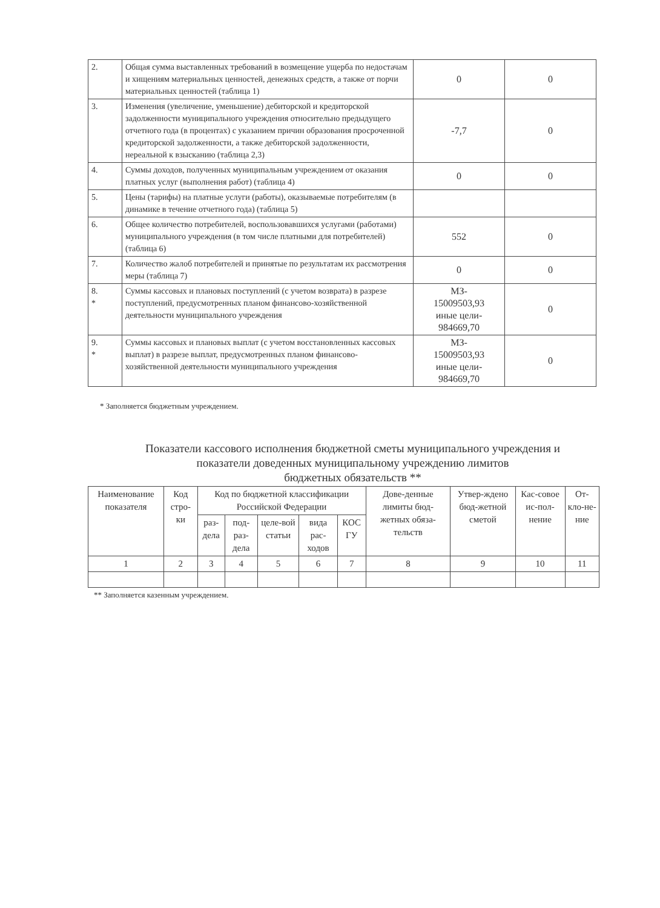| 2. | Общая сумма выставленных требований в возмещение ущерба по недостачам и хищениям материальных ценностей, денежных средств, а также от порчи материальных ценностей (таблица 1) | 0 | 0 |
| 3. | Изменения (увеличение, уменьшение) дебиторской и кредиторской задолженности муниципального учреждения относительно предыдущего отчетного года (в процентах) с указанием причин образования просроченной кредиторской задолженности, а также дебиторской задолженности, нереальной к взысканию (таблица 2,3) | -7,7 | 0 |
| 4. | Суммы доходов, полученных муниципальным учреждением от оказания платных услуг (выполнения работ) (таблица 4) | 0 | 0 |
| 5. | Цены (тарифы) на платные услуги (работы), оказываемые потребителям (в динамике в течение отчетного года) (таблица 5) | | |
| 6. | Общее количество потребителей, воспользовавшихся услугами (работами) муниципального учреждения (в том числе платными для потребителей) (таблица 6) | 552 | 0 |
| 7. | Количество жалоб потребителей и принятые по результатам их рассмотрения меры (таблица 7) | 0 | 0 |
| 8. * | Суммы кассовых и плановых поступлений (с учетом возврата) в разрезе поступлений, предусмотренных планом финансово-хозяйственной деятельности муниципального учреждения | МЗ- 15009503,93 иные цели- 984669,70 | 0 |
| 9. * | Суммы кассовых и плановых выплат (с учетом восстановленных кассовых выплат) в разрезе выплат, предусмотренных планом финансово-хозяйственной деятельности муниципального учреждения | МЗ- 15009503,93 иные цели- 984669,70 | 0 |
* Заполняется бюджетным учреждением.
Показатели кассового исполнения бюджетной сметы муниципального учреждения и
показатели доведенных муниципальному учреждению лимитов
бюджетных обязательств **
| Наименование показателя | Код стро-ки | Код по бюджетной классификации Российской Федерации | | | | | Дове-денные лимиты бюд-жетных обяза-тельств | Утвер-ждено бюд-жетной сметой | Кас-совое ис-пол-нение | От-кло-не-ние |
| --- | --- | --- | --- | --- | --- | --- | --- | --- | --- | --- |
| | | раз-дела | под-раз-дела | целе-вой статьи | вида рас-ходов | КОС ГУ | | | | |
| 1 | 2 | 3 | 4 | 5 | 6 | 7 | 8 | 9 | 10 | 11 |
** Заполняется казенным учреждением.